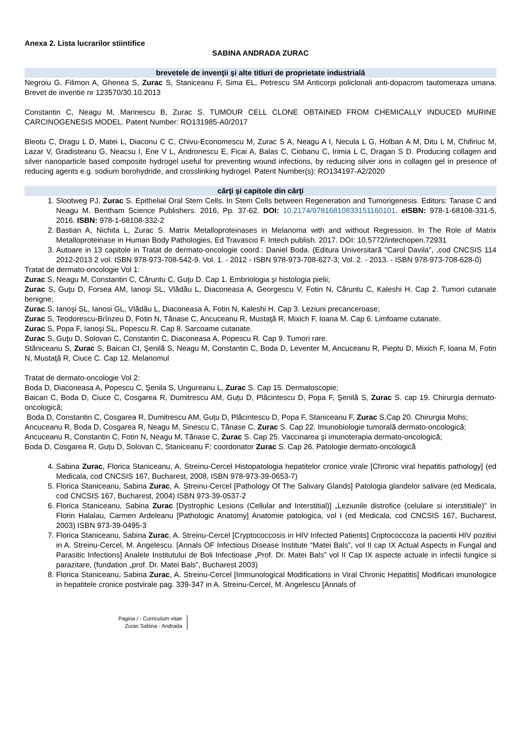Anexa 2. Lista lucrarilor stiintifice
SABINA ANDRADA ZURAC
brevetele de invenţii şi alte titluri de proprietate industrială
Negroiu G, Filimon A, Ghenea S, Zurac S, Staniceanu F, Sima EL, Petrescu SM Anticorpi policlonali anti-dopacrom tautomeraza umana. Brevet de inventie nr 123570/30.10.2013
Constantin C, Neagu M, Marinescu B, Zurac S. TUMOUR CELL CLONE OBTAINED FROM CHEMICALLY INDUCED MURINE CARCINOGENESIS MODEL. Patent Number: RO131985-A0/2017
Bleotu C, Dragu L D, Matei L, Diaconu C C, Chivu-Economescu M, Zurac S A, Neagu A I, Necula L G, Holban A M, Ditu L M, Chifiriuc M, Lazar V, Gradisteanu G, Neacsu I, Ene V L, Andronescu E, Ficai A, Balas C, Ciobanu C, Irimia L C, Dragan S D. Producing collagen and silver nanoparticle based composite hydrogel useful for preventing wound infections, by reducing silver ions in collagen gel in presence of reducing agents e.g. sodium borohydride, and crosslinking hydrogel. Patent Number(s): RO134197-A2/2020
cărţi şi capitole din cărţi
1. Slootweg PJ, Zurac S. Epithelial Oral Stem Cells. In Stem Cells between Regeneration and Tumorigenesis. Editors: Tanase C and Neagu M. Bentham Science Publishers. 2016, Pp. 37-62. DOI: 10.2174/97816810833151160101. eISBN: 978-1-68108-331-5, 2016. ISBN: 978-1-68108-332-2
2. Bastian A, Nichita L, Zurac S. Matrix Metalloproteinases in Melanoma with and without Regression. In The Role of Matrix Metalloproteinase in Human Body Pathologies, Ed Travascio F. Intech publish. 2017. DOI: 10.5772/intechopen.72931
3. Autoare in 13 capitole in Tratat de dermato-oncologie coord.: Daniel Boda. (Editura Universitară "Carol Davila", ,cod CNCSIS 114 2012-2013 2 vol. ISBN 978-973-708-542-9. Vol. 1. - 2012 - ISBN 978-973-708-627-3; Vol. 2. - 2013. - ISBN 978-973-708-628-0)
Tratat de dermato-oncologie Vol 1:
Zurac S, Neagu M, Constantin C, Căruntu C, Guţu D. Cap 1. Embriologia şi histologia pielii;
Zurac S, Guţu D, Forsea AM, Ianoşi SL, Vlădău L, Diaconeasa A, Georgescu V, Fotin N, Căruntu C, Kaleshi H. Cap 2. Tumori cutanate benigne;
Zurac S, Ianoşi SL, Ianosi GL, Vlădău L, Diaconeasa A, Fotin N, Kaleshi H. Cap 3. Leziuni precanceroase;
Zurac S, Teodorescu-Brînzeu D, Fotin N, Tănase C, Ancuceanu R, Mustaţă R, Mixich F, Ioana M. Cap 6. Limfoame cutanate.
Zurac S, Popa F, Ianoşi SL, Popescu R. Cap 8. Sarcoame cutanate.
Zurac S, Guţu D, Solovan C, Constantin C, Diaconeasa A, Popescu R. Cap 9. Tumori rare.
Stăniceanu S, Zurac S, Baican CI, Şenilă S, Neagu M, Constantin C, Boda D, Leventer M, Ancuceanu R, Pieptu D, Mixich F, Ioana M, Fotin N, Mustaţă R, Ciuce C. Cap 12. Melanomul
Tratat de dermato-oncologie Vol 2:
Boda D, Diaconeasa A, Popescu C, Şenila S, Ungureanu L, Zurac S. Cap 15. Dermatoscopie;
Baican C, Boda D, Ciuce C, Cosgarea R, Dumitrescu AM, Guțu D, Plăcintescu D, Popa F, Şenilă S, Zurac S. cap 19. Chirurgia dermato-oncologică;
Boda D, Constantin C, Cosgarea R, Dumitrescu AM, Guțu D, Plăcintescu D, Popa F, Staniceanu F, Zurac S.Cap 20. Chirurgia Mohs;
Ancuceanu R, Boda D, Cosgarea R, Neagu M, Sinescu C, Tănase C, Zurac S. Cap 22. Imunobiologie tumorală dermato-oncologică;
Ancuceanu R, Constantin C, Fotin N, Neagu M, Tănase C, Zurac S. Cap 25. Vaccinarea şi imunoterapia dermato-oncologică;
Boda D, Cosgarea R, Guțu D, Solovan C, Staniceanu F; coordonator Zurac S. Cap 26. Patologie dermato-oncologică
4. Sabina Zurac, Florica Staniceanu, A. Streinu-Cercel Histopatologia hepatitelor cronice virale [Chronic viral hepatitis pathology] (ed Medicala, cod CNCSIS 167, Bucharest, 2008, ISBN 978-973-39-0653-7)
5. Florica Staniceanu, Sabina Zurac, A. Streinu-Cercel [Pathology Of The Salivary Glands] Patologia glandelor salivare (ed Medicala, cod CNCSIS 167, Bucharest, 2004) ISBN 973-39-0537-2
6. Florica Staniceanu, Sabina Zurac [Dystrophic Lesions (Cellular and Interstitial)] „Leziunile distrofice (celulare si interstitiale)” In Florin Halalau, Carmen Ardeleanu [Pathologic Anatomy] Anatomie patologica, vol I (ed Medicala, cod CNCSIS 167, Bucharest, 2003) ISBN 973-39-0495-3
7. Florica Staniceanu, Sabina Zurac, A. Streinu-Cercel [Cryptococcosis in HIV Infected Patients] Criptococcoza la pacientii HIV pozitivi in A. Streinu-Cercel, M. Angelescu. [Annals OF Infectious Disease Institute “Matei Bals”, vol II cap IX Actual Aspects in Fungal and Parasitic Infections] Analele Institutului de Boli Infectioase „Prof. Dr. Matei Bals” vol II Cap IX aspecte actuale in infectii fungice si parazitare, (fundation „prof. Dr. Matei Bals”, Bucharest 2003)
8. Florica Staniceanu, Sabina Zurac, A. Streinu-Cercel [Immunological Modifications in Viral Chronic Hepatitis] Modificari imunologice in hepatitele cronice postvirale pag. 339-347 in A. Streinu-Cercel, M. Angelescu [Annals of
Pagina / - Curriculum vitae
Zurac Sabina - Andrada